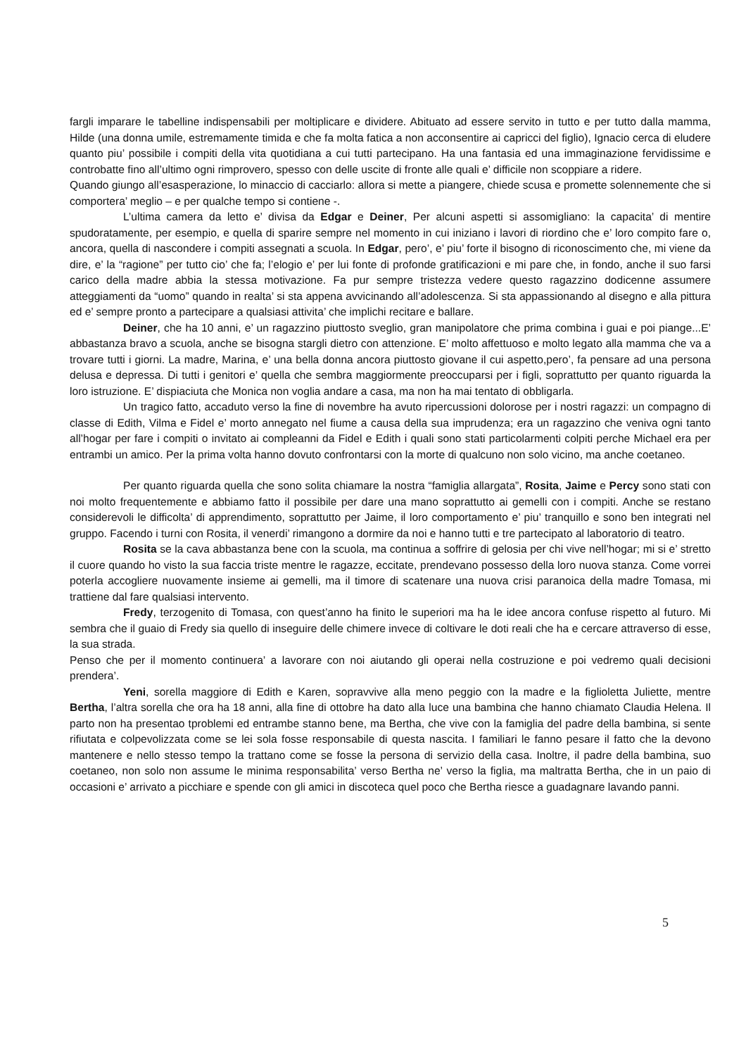fargli imparare le tabelline indispensabili per moltiplicare e dividere. Abituato ad essere servito in tutto e per tutto dalla mamma, Hilde (una donna umile, estremamente timida e che fa molta fatica a non acconsentire ai capricci del figlio), Ignacio cerca di eludere quanto piu’ possibile i compiti della vita quotidiana a cui tutti partecipano. Ha una fantasia ed una immaginazione fervidissime e controbatte fino all’ultimo ogni rimprovero, spesso con delle uscite di fronte alle quali e’ difficile non scoppiare a ridere.
Quando giungo all’esasperazione, lo minaccio di cacciarlo: allora si mette a piangere, chiede scusa e promette solennemente che si comportera’ meglio – e per qualche tempo si contiene -.
L’ultima camera da letto e’ divisa da Edgar e Deiner, Per alcuni aspetti si assomigliano: la capacita’ di mentire spudoratamente, per esempio, e quella di sparire sempre nel momento in cui iniziano i lavori di riordino che e’ loro compito fare o, ancora, quella di nascondere i compiti assegnati a scuola. In Edgar, pero’, e’ piu’ forte il bisogno di riconoscimento che, mi viene da dire, e’ la “ragione” per tutto cio’ che fa; l’elogio e’ per lui fonte di profonde gratificazioni e mi pare che, in fondo, anche il suo farsi carico della madre abbia la stessa motivazione. Fa pur sempre tristezza vedere questo ragazzino dodicenne assumere atteggiamenti da “uomo” quando in realta’ si sta appena avvicinando all’adolescenza. Si sta appassionando al disegno e alla pittura ed e’ sempre pronto a partecipare a qualsiasi attivita’ che implichi recitare e ballare.
Deiner, che ha 10 anni, e’ un ragazzino piuttosto sveglio, gran manipolatore che prima combina i guai e poi piange...E’ abbastanza bravo a scuola, anche se bisogna stargli dietro con attenzione. E’ molto affettuoso e molto legato alla mamma che va a trovare tutti i giorni. La madre, Marina, e’ una bella donna ancora piuttosto giovane il cui aspetto,pero’, fa pensare ad una persona delusa e depressa. Di tutti i genitori e’ quella che sembra maggiormente preoccuparsi per i figli, soprattutto per quanto riguarda la loro istruzione. E’ dispiaciuta che Monica non voglia andare a casa, ma non ha mai tentato di obbligarla.
Un tragico fatto, accaduto verso la fine di novembre ha avuto ripercussioni dolorose per i nostri ragazzi: un compagno di classe di Edith, Vilma e Fidel e’ morto annegato nel fiume a causa della sua imprudenza; era un ragazzino che veniva ogni tanto all’hogar per fare i compiti o invitato ai compleanni da Fidel e Edith i quali sono stati particolarmenti colpiti perche Michael era per entrambi un amico. Per la prima volta hanno dovuto confrontarsi con la morte di qualcuno non solo vicino, ma anche coetaneo.
Per quanto riguarda quella che sono solita chiamare la nostra “famiglia allargata”, Rosita, Jaime e Percy sono stati con noi molto frequentemente e abbiamo fatto il possibile per dare una mano soprattutto ai gemelli con i compiti. Anche se restano considerevoli le difficolta’ di apprendimento, soprattutto per Jaime, il loro comportamento e’ piu’ tranquillo e sono ben integrati nel gruppo. Facendo i turni con Rosita, il venerdi’ rimangono a dormire da noi e hanno tutti e tre partecipato al laboratorio di teatro.
Rosita se la cava abbastanza bene con la scuola, ma continua a soffrire di gelosia per chi vive nell’hogar; mi si e’ stretto il cuore quando ho visto la sua faccia triste mentre le ragazze, eccitate, prendevano possesso della loro nuova stanza. Come vorrei poterla accogliere nuovamente insieme ai gemelli, ma il timore di scatenare una nuova crisi paranoica della madre Tomasa, mi trattiene dal fare qualsiasi intervento.
Fredy, terzogenito di Tomasa, con quest’anno ha finito le superiori ma ha le idee ancora confuse rispetto al futuro. Mi sembra che il guaio di Fredy sia quello di inseguire delle chimere invece di coltivare le doti reali che ha e cercare attraverso di esse, la sua strada.
Penso che per il momento continuera’ a lavorare con noi aiutando gli operai nella costruzione e poi vedremo quali decisioni prendera’.
Yeni, sorella maggiore di Edith e Karen, sopravvive alla meno peggio con la madre e la figlioletta Juliette, mentre Bertha, l’altra sorella che ora ha 18 anni, alla fine di ottobre ha dato alla luce una bambina che hanno chiamato Claudia Helena. Il parto non ha presentao tproblemi ed entrambe stanno bene, ma Bertha, che vive con la famiglia del padre della bambina, si sente rifiutata e colpevolizzata come se lei sola fosse responsabile di questa nascita. I familiari le fanno pesare il fatto che la devono mantenere e nello stesso tempo la trattano come se fosse la persona di servizio della casa. Inoltre, il padre della bambina, suo coetaneo, non solo non assume le minima responsabilita’ verso Bertha ne’ verso la figlia, ma maltratta Bertha, che in un paio di occasioni e’ arrivato a picchiare e spende con gli amici in discoteca quel poco che Bertha riesce a guadagnare lavando panni.
5